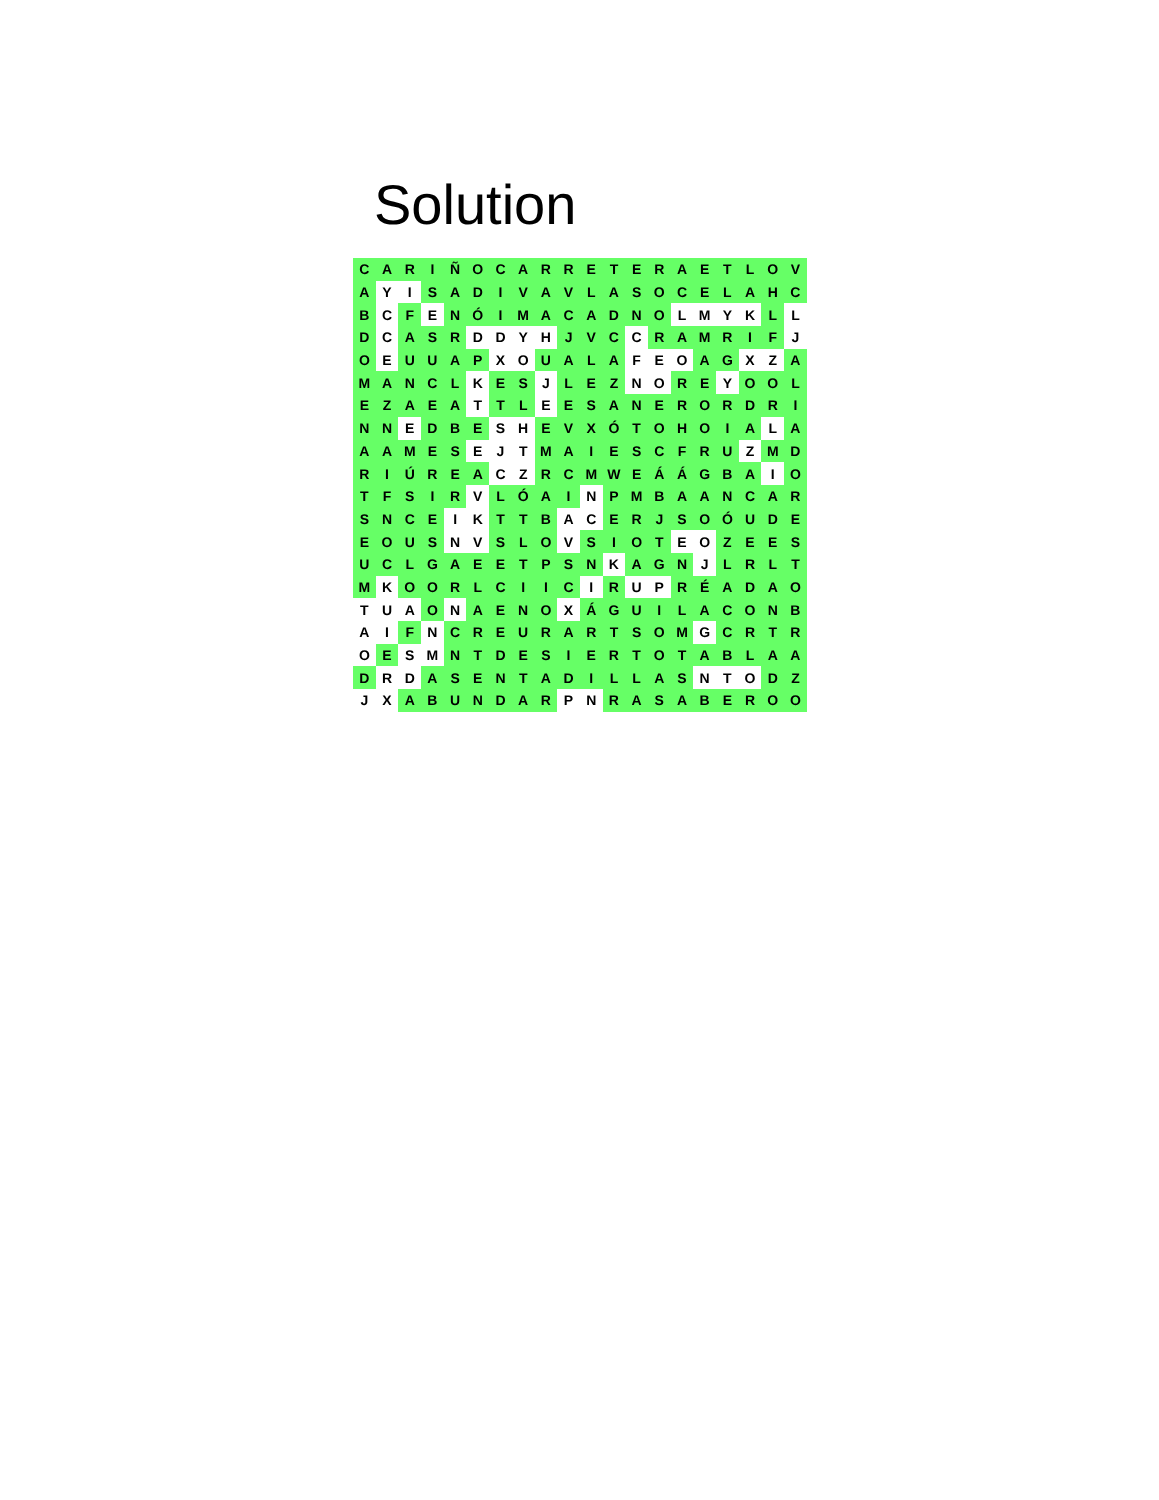Solution
| C | A | R | I | Ñ | O | C | A | R | R | E | T | E | R | A | E | T | L | O | V |
| A | Y | I | S | A | D | I | V | A | V | L | A | S | O | C | E | L | A | H | C |
| B | C | F | E | N | Ó | I | M | A | C | A | D | N | O | L | M | Y | K | L | L |
| D | C | A | S | R | D | D | Y | H | J | V | C | C | R | A | M | R | I | F | J |
| O | E | U | U | A | P | X | O | U | A | L | A | F | E | O | A | G | X | Z | A |
| M | A | N | C | L | K | E | S | J | L | E | Z | N | O | R | E | Y | O | O | L |
| E | Z | A | E | A | T | T | L | E | E | S | A | N | E | R | O | R | D | R | I |
| N | N | E | D | B | E | S | H | E | V | X | Ó | T | O | H | O | I | A | L | A |
| A | A | M | E | S | E | J | T | M | A | I | E | S | C | F | R | U | Z | M | D |
| R | I | Ú | R | E | A | C | Z | R | C | M | W | E | Á | Á | G | B | A | I | O |
| T | F | S | I | R | V | L | Ó | A | I | N | P | M | B | A | A | N | C | A | R |
| S | N | C | E | I | K | T | T | B | A | C | E | R | J | S | O | Ó | U | D | E |
| E | O | U | S | N | V | S | L | O | V | S | I | O | T | E | O | Z | E | E | S |
| U | C | L | G | A | E | E | T | P | S | N | K | A | G | N | J | L | R | L | T |
| M | K | O | O | R | L | C | I | I | C | I | R | U | P | R | É | A | D | A | O |
| T | U | A | O | N | A | E | N | O | X | Á | G | U | I | L | A | C | O | N | B |
| A | I | F | N | C | R | E | U | R | A | R | T | S | O | M | G | C | R | T | R |
| O | E | S | M | N | T | D | E | S | I | E | R | T | O | T | A | B | L | A | A |
| D | R | D | A | S | E | N | T | A | D | I | L | L | A | S | N | T | O | D | Z |
| J | X | A | B | U | N | D | A | R | P | N | R | A | S | A | B | E | R | O | O |